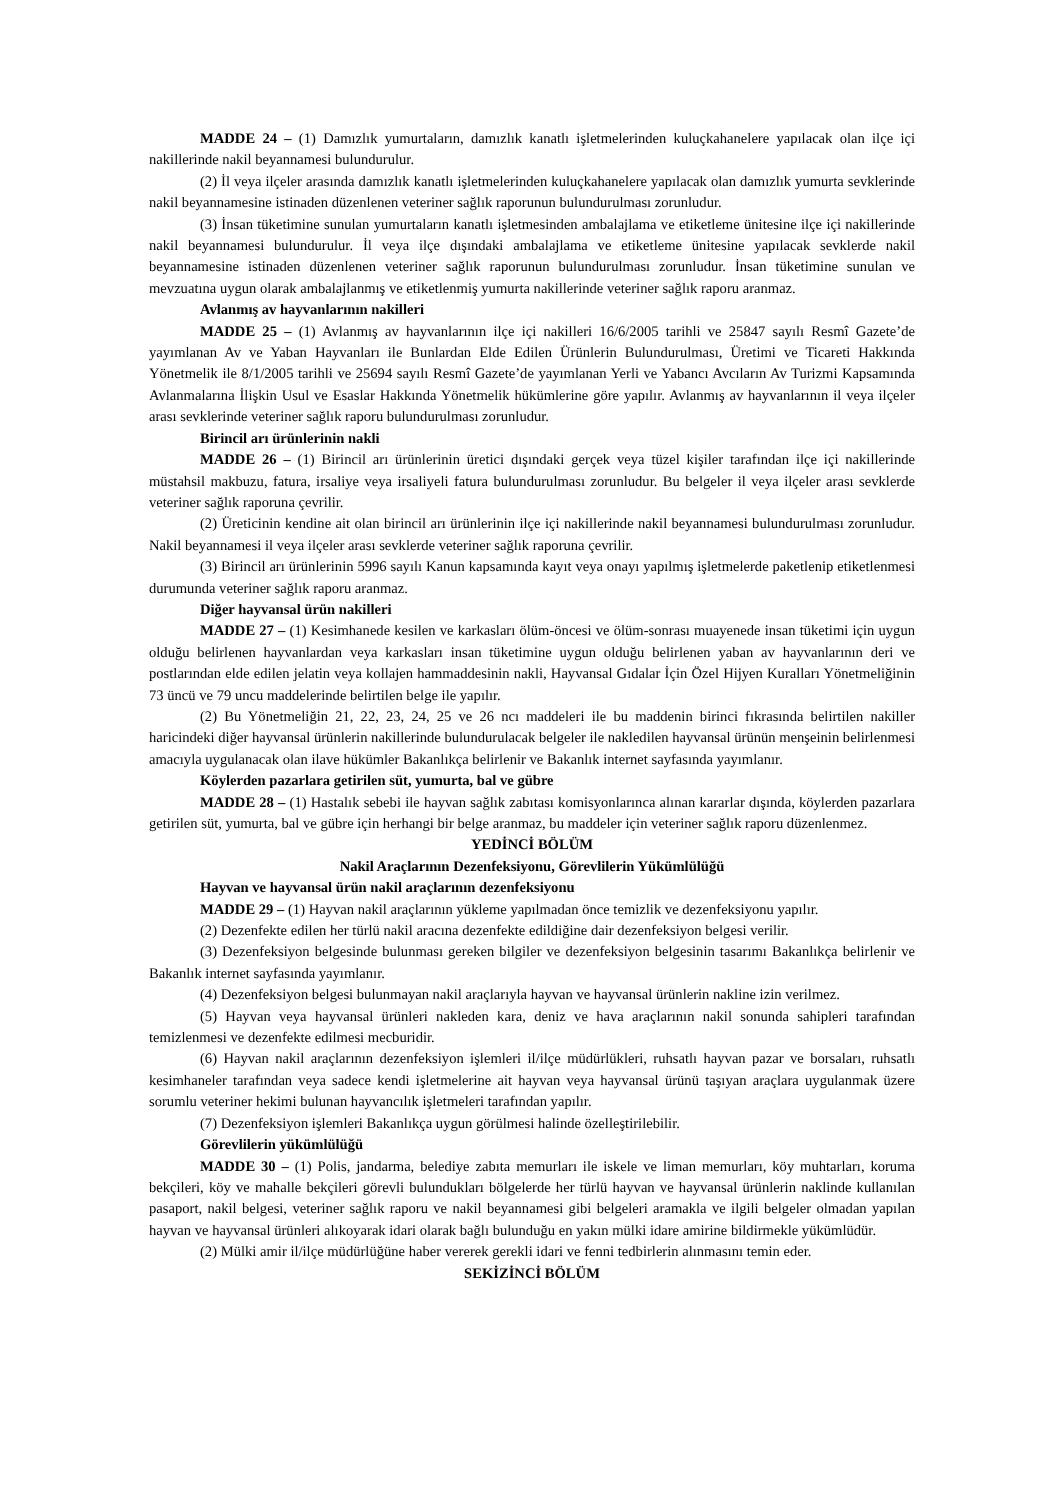MADDE 24 – (1) Damızlık yumurtaların, damızlık kanatlı işletmelerinden kuluçkahanelere yapılacak olan ilçe içi nakillerinde nakil beyannamesi bulundurulur.
(2) İl veya ilçeler arasında damızlık kanatlı işletmelerinden kuluçkahanelere yapılacak olan damızlık yumurta sevklerinde nakil beyannamesine istinaden düzenlenen veteriner sağlık raporunun bulundurulması zorunludur.
(3) İnsan tüketimine sunulan yumurtaların kanatlı işletmesinden ambalajlama ve etiketleme ünitesine ilçe içi nakillerinde nakil beyannamesi bulundurulur. İl veya ilçe dışındaki ambalajlama ve etiketleme ünitesine yapılacak sevklerde nakil beyannamesine istinaden düzenlenen veteriner sağlık raporunun bulundurulması zorunludur. İnsan tüketimine sunulan ve mevzuatına uygun olarak ambalajlanmış ve etiketlenmiş yumurta nakillerinde veteriner sağlık raporu aranmaz.
Avlanmış av hayvanlarının nakilleri
MADDE 25 – (1) Avlanmış av hayvanlarının ilçe içi nakilleri 16/6/2005 tarihli ve 25847 sayılı Resmî Gazete’de yayımlanan Av ve Yaban Hayvanları ile Bunlardan Elde Edilen Ürünlerin Bulundurulması, Üretimi ve Ticareti Hakkında Yönetmelik ile 8/1/2005 tarihli ve 25694 sayılı Resmî Gazete’de yayımlanan Yerli ve Yabancı Avcıların Av Turizmi Kapsamında Avlanmalarına İlişkin Usul ve Esaslar Hakkında Yönetmelik hükümlerine göre yapılır. Avlanmış av hayvanlarının il veya ilçeler arası sevklerinde veteriner sağlık raporu bulundurulması zorunludur.
Birincil arı ürünlerinin nakli
MADDE 26 – (1) Birincil arı ürünlerinin üretici dışındaki gerçek veya tüzel kişiler tarafından ilçe içi nakillerinde müstahsil makbuzu, fatura, irsaliye veya irsaliyeli fatura bulundurulması zorunludur. Bu belgeler il veya ilçeler arası sevklerde veteriner sağlık raporuna çevrilir.
(2) Üreticinin kendine ait olan birincil arı ürünlerinin ilçe içi nakillerinde nakil beyannamesi bulundurulması zorunludur. Nakil beyannamesi il veya ilçeler arası sevklerde veteriner sağlık raporuna çevrilir.
(3) Birincil arı ürünlerinin 5996 sayılı Kanun kapsamında kayıt veya onayı yapılmış işletmelerde paketlenip etiketlenmesi durumunda veteriner sağlık raporu aranmaz.
Diğer hayvansal ürün nakilleri
MADDE 27 – (1) Kesimhanede kesilen ve karkasları ölüm-öncesi ve ölüm-sonrası muayenede insan tüketimi için uygun olduğu belirlenen hayvanlardan veya karkasları insan tüketimine uygun olduğu belirlenen yaban av hayvanlarının deri ve postlarından elde edilen jelatin veya kollajen hammaddesinin nakli, Hayvansal Gıdalar İçin Özel Hijyen Kuralları Yönetmeliğinin 73 üncü ve 79 uncu maddelerinde belirtilen belge ile yapılır.
(2) Bu Yönetmeliğin 21, 22, 23, 24, 25 ve 26 ncı maddeleri ile bu maddenin birinci fıkrasında belirtilen nakiller haricindeki diğer hayvansal ürünlerin nakillerinde bulundurulacak belgeler ile nakledilen hayvansal ürünün menşeinin belirlenmesi amacıyla uygulanacak olan ilave hükümler Bakanlıkça belirlenir ve Bakanlık internet sayfasında yayımlanır.
Köylerden pazarlara getirilen süt, yumurta, bal ve gübre
MADDE 28 – (1) Hastalık sebebi ile hayvan sağlık zabıtası komisyonlarınca alınan kararlar dışında, köylerden pazarlara getirilen süt, yumurta, bal ve gübre için herhangi bir belge aranmaz, bu maddeler için veteriner sağlık raporu düzenlenmez.
YEDİNCİ BÖLÜM
Nakil Araçlarının Dezenfeksiyonu, Görevlilerin Yükümlülüğü
Hayvan ve hayvansal ürün nakil araçlarının dezenfeksiyonu
MADDE 29 – (1) Hayvan nakil araçlarının yükleme yapılmadan önce temizlik ve dezenfeksiyonu yapılır.
(2) Dezenfekte edilen her türlü nakil aracına dezenfekte edildiğine dair dezenfeksiyon belgesi verilir.
(3) Dezenfeksiyon belgesinde bulunması gereken bilgiler ve dezenfeksiyon belgesinin tasarımı Bakanlıkça belirlenir ve Bakanlık internet sayfasında yayımlanır.
(4) Dezenfeksiyon belgesi bulunmayan nakil araçlarıyla hayvan ve hayvansal ürünlerin nakline izin verilmez.
(5) Hayvan veya hayvansal ürünleri nakleden kara, deniz ve hava araçlarının nakil sonunda sahipleri tarafından temizlenmesi ve dezenfekte edilmesi mecburidir.
(6) Hayvan nakil araçlarının dezenfeksiyon işlemleri il/ilçe müdürlükleri, ruhsatlı hayvan pazar ve borsaları, ruhsatlı kesimhaneler tarafından veya sadece kendi işletmelerine ait hayvan veya hayvansal ürünü taşıyan araçlara uygulanmak üzere sorumlu veteriner hekimi bulunan hayvancılık işletmeleri tarafından yapılır.
(7) Dezenfeksiyon işlemleri Bakanlıkça uygun görülmesi halinde özelleştirilebilir.
Görevlilerin yükümlülüğü
MADDE 30 – (1) Polis, jandarma, belediye zabıta memurları ile iskele ve liman memurları, köy muhtarları, koruma bekçileri, köy ve mahalle bekçileri görevli bulundukları bölgelerde her türlü hayvan ve hayvansal ürünlerin naklinde kullanılan pasaport, nakil belgesi, veteriner sağlık raporu ve nakil beyannamesi gibi belgeleri aramakla ve ilgili belgeler olmadan yapılan hayvan ve hayvansal ürünleri alıkoyarak idari olarak bağlı bulunduğu en yakın mülki idare amirine bildirmekle yükümlüdür.
(2) Mülki amir il/ilçe müdürlüğüne haber vererek gerekli idari ve fenni tedbirlerin alınmasını temin eder.
SEKİZİNCİ BÖLÜM